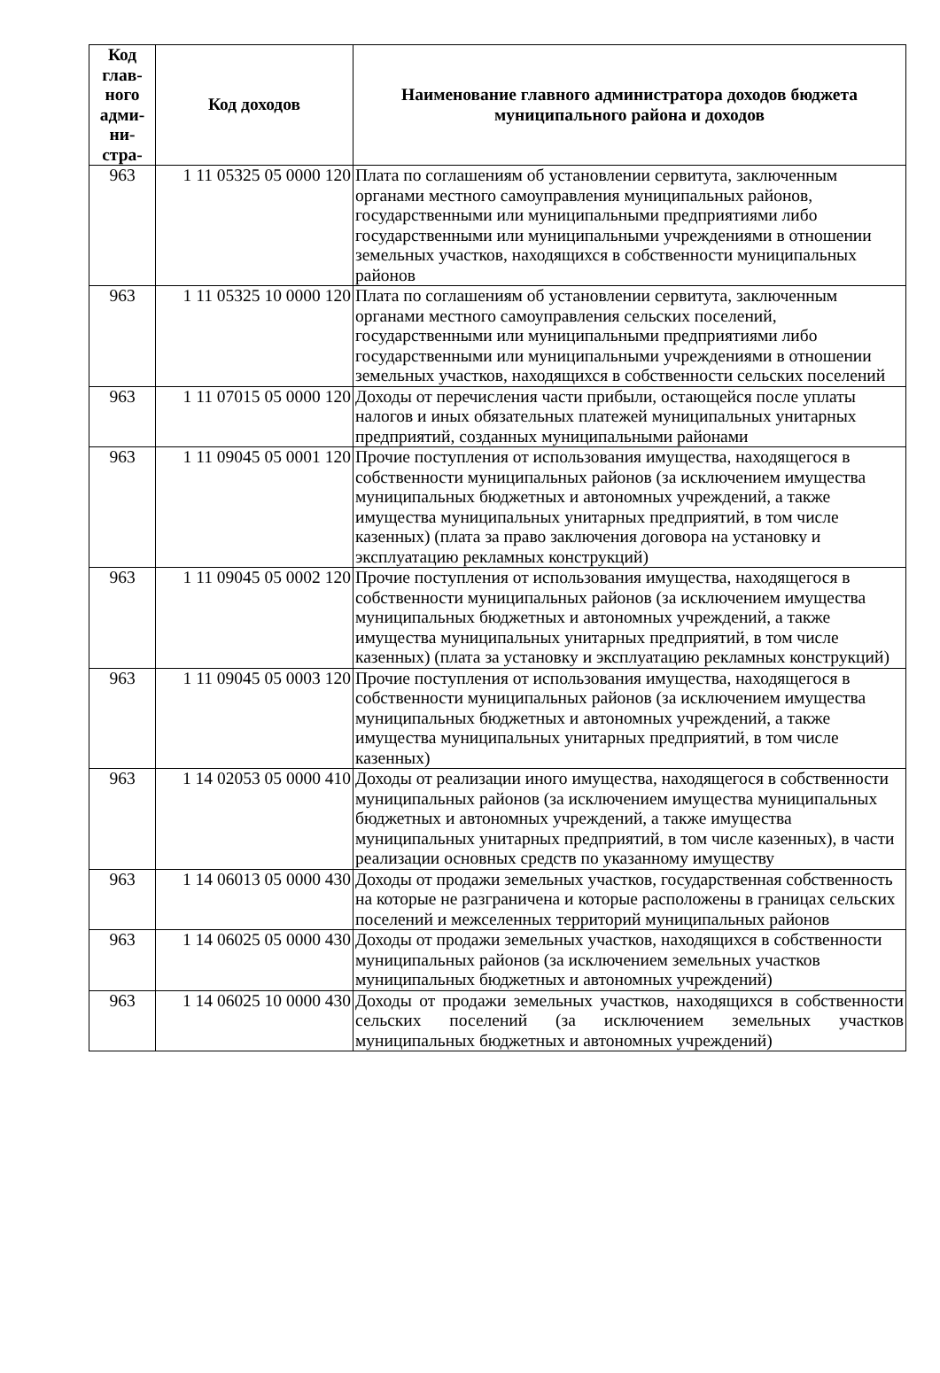| Код глав-ного адми-ни-стра- | Код доходов | Наименование главного администратора доходов бюджета муниципального района и доходов |
| --- | --- | --- |
| 963 | 1 11 05325 05 0000 120 | Плата по соглашениям об установлении сервитута, заключенным органами местного самоуправления муниципальных районов, государственными или муниципальными предприятиями либо государственными или муниципальными учреждениями в отношении земельных участков, находящихся в собственности муниципальных районов |
| 963 | 1 11 05325 10 0000 120 | Плата по соглашениям об установлении сервитута, заключенным органами местного самоуправления сельских поселений, государственными или муниципальными предприятиями либо государственными или муниципальными учреждениями в отношении земельных участков, находящихся в собственности сельских поселений |
| 963 | 1 11 07015 05 0000 120 | Доходы от перечисления части прибыли, остающейся после уплаты налогов и иных обязательных платежей муниципальных унитарных предприятий, созданных муниципальными районами |
| 963 | 1 11 09045 05 0001 120 | Прочие поступления от использования имущества, находящегося в собственности муниципальных районов (за исключением имущества муниципальных бюджетных и автономных учреждений, а также имущества муниципальных унитарных предприятий, в том числе казенных) (плата за право заключения договора на установку и эксплуатацию рекламных конструкций) |
| 963 | 1 11 09045 05 0002 120 | Прочие поступления от использования имущества, находящегося в собственности муниципальных районов (за исключением имущества муниципальных бюджетных и автономных учреждений, а также имущества муниципальных унитарных предприятий, в том числе казенных) (плата за установку и эксплуатацию рекламных конструкций) |
| 963 | 1 11 09045 05 0003 120 | Прочие поступления от использования имущества, находящегося в собственности муниципальных районов (за исключением имущества муниципальных бюджетных и автономных учреждений, а также имущества муниципальных унитарных предприятий, в том числе казенных) |
| 963 | 1 14 02053 05 0000 410 | Доходы от реализации иного имущества, находящегося в собственности муниципальных районов (за исключением имущества муниципальных бюджетных и автономных учреждений, а также имущества муниципальных унитарных предприятий, в том числе казенных), в части реализации основных средств по указанному имуществу |
| 963 | 1 14 06013 05 0000 430 | Доходы от продажи земельных участков, государственная собственность на которые не разграничена и которые расположены в границах сельских поселений и межселенных территорий муниципальных районов |
| 963 | 1 14 06025 05 0000 430 | Доходы от продажи земельных участков, находящихся в собственности муниципальных районов (за исключением земельных участков муниципальных бюджетных и автономных учреждений) |
| 963 | 1 14 06025 10 0000 430 | Доходы от продажи земельных участков, находящихся в собственности сельских поселений (за исключением земельных участков муниципальных бюджетных и автономных учреждений) |